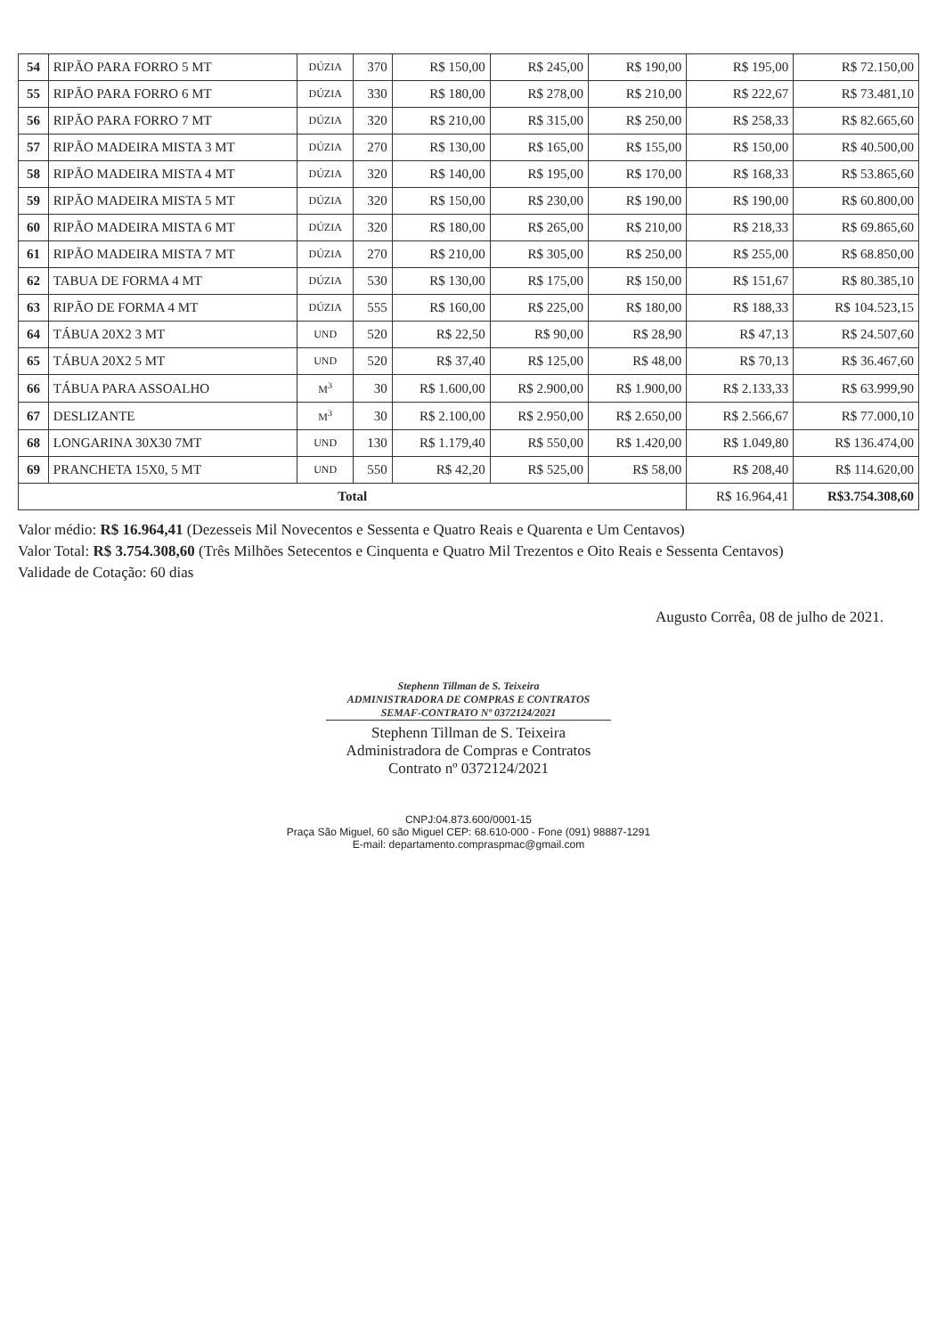| 54 | RIPÃO PARA FORRO 5 MT | DÚZIA | 370 | R$ 150,00 | R$ 245,00 | R$ 190,00 | R$ 195,00 | R$ 72.150,00 |
| 55 | RIPÃO PARA FORRO 6 MT | DÚZIA | 330 | R$ 180,00 | R$ 278,00 | R$ 210,00 | R$ 222,67 | R$ 73.481,10 |
| 56 | RIPÃO PARA FORRO 7 MT | DÚZIA | 320 | R$ 210,00 | R$ 315,00 | R$ 250,00 | R$ 258,33 | R$ 82.665,60 |
| 57 | RIPÃO MADEIRA MISTA 3 MT | DÚZIA | 270 | R$ 130,00 | R$ 165,00 | R$ 155,00 | R$ 150,00 | R$ 40.500,00 |
| 58 | RIPÃO MADEIRA MISTA 4 MT | DÚZIA | 320 | R$ 140,00 | R$ 195,00 | R$ 170,00 | R$ 168,33 | R$ 53.865,60 |
| 59 | RIPÃO MADEIRA MISTA 5 MT | DÚZIA | 320 | R$ 150,00 | R$ 230,00 | R$ 190,00 | R$ 190,00 | R$ 60.800,00 |
| 60 | RIPÃO MADEIRA MISTA 6 MT | DÚZIA | 320 | R$ 180,00 | R$ 265,00 | R$ 210,00 | R$ 218,33 | R$ 69.865,60 |
| 61 | RIPÃO MADEIRA MISTA 7 MT | DÚZIA | 270 | R$ 210,00 | R$ 305,00 | R$ 250,00 | R$ 255,00 | R$ 68.850,00 |
| 62 | TABUA DE FORMA 4 MT | DÚZIA | 530 | R$ 130,00 | R$ 175,00 | R$ 150,00 | R$ 151,67 | R$ 80.385,10 |
| 63 | RIPÃO DE FORMA 4 MT | DÚZIA | 555 | R$ 160,00 | R$ 225,00 | R$ 180,00 | R$ 188,33 | R$ 104.523,15 |
| 64 | TÁBUA 20X2 3 MT | UND | 520 | R$ 22,50 | R$ 90,00 | R$ 28,90 | R$ 47,13 | R$ 24.507,60 |
| 65 | TÁBUA 20X2 5 MT | UND | 520 | R$ 37,40 | R$ 125,00 | R$ 48,00 | R$ 70,13 | R$ 36.467,60 |
| 66 | TÁBUA PARA ASSOALHO | M<sup>3</sup> | 30 | R$ 1.600,00 | R$ 2.900,00 | R$ 1.900,00 | R$ 2.133,33 | R$ 63.999,90 |
| 67 | DESLIZANTE | M<sup>3</sup> | 30 | R$ 2.100,00 | R$ 2.950,00 | R$ 2.650,00 | R$ 2.566,67 | R$ 77.000,10 |
| 68 | LONGARINA 30X30 7MT | UND | 130 | R$ 1.179,40 | R$ 550,00 | R$ 1.420,00 | R$ 1.049,80 | R$ 136.474,00 |
| 69 | PRANCHETA 15X0, 5 MT | UND | 550 | R$ 42,20 | R$ 525,00 | R$ 58,00 | R$ 208,40 | R$ 114.620,00 |
| Total | | | | | | | R$ 16.964,41 | R$3.754.308,60 |
Valor médio: R$ 16.964,41 (Dezesseis Mil Novecentos e Sessenta e Quatro Reais e Quarenta e Um Centavos)
Valor Total: R$ 3.754.308,60 (Três Milhões Setecentos e Cinquenta e Quatro Mil Trezentos e Oito Reais e Sessenta Centavos)
Validade de Cotação: 60 dias
Augusto Corrêa, 08 de julho de 2021.
Stephenn Tillman de S. Teixeira
ADMINISTRADORA DE COMPRAS E CONTRATOS
SEMAF-CONTRATO Nº 0372124/2021
Stephenn Tillman de S. Teixeira
Administradora de Compras e Contratos
Contrato nº 0372124/2021
CNPJ:04.873.600/0001-15
Praça São Miguel, 60 são Miguel CEP: 68.610-000 - Fone (091) 98887-1291
E-mail: departamento.compraspmac@gmail.com